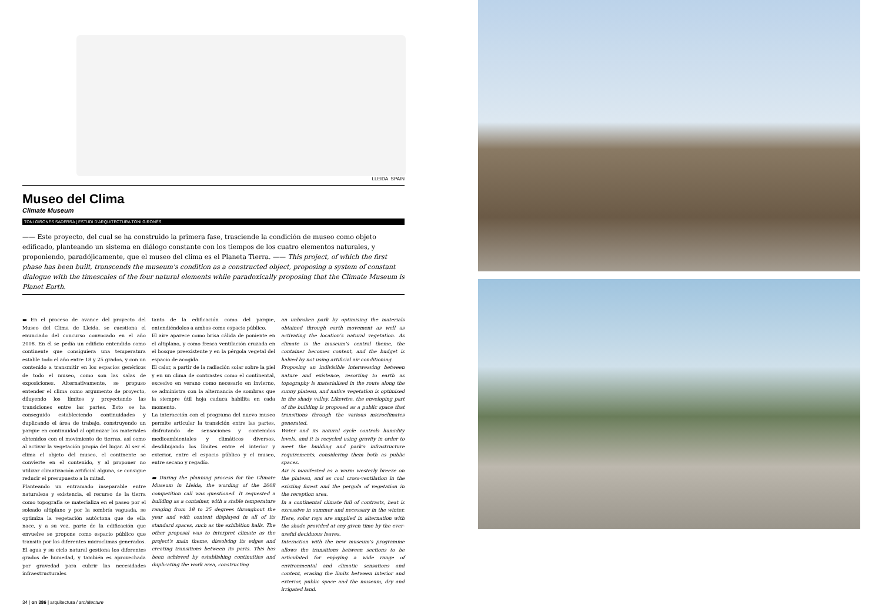LLEIDA. SPAIN
Museo del Clima
Climate Museum
TONI GIRONÈS SADERRA | ESTUDI D'ARQUITECTURA TONI GIRONÈS
—— Este proyecto, del cual se ha construido la primera fase, trasciende la condición de museo como objeto edificado, planteando un sistema en diálogo constante con los tiempos de los cuatro elementos naturales, y proponiendo, paradójicamente, que el museo del clima es el Planeta Tierra. —— This project, of which the first phase has been built, transcends the museum's condition as a constructed object, proposing a system of constant dialogue with the timescales of the four natural elements while paradoxically proposing that the Climate Museum is Planet Earth.
▬ En el proceso de avance del proyecto del Museo del Clima de Lleida, se cuestiona el enunciado del concurso convocado en el año 2008. En él se pedía un edificio entendido como continente que consiguiera una temperatura estable todo el año entre 18 y 25 grados, y con un contenido a transmitir en los espacios genéricos de todo el museo, como son las salas de exposiciones. Alternativamente, se propuso entender el clima como argumento de proyecto, diluyendo los límites y proyectando las transiciones entre las partes. Esto se ha conseguido estableciendo continuidades y duplicando el área de trabajo, construyendo un parque en continuidad al optimizar los materiales obtenidos con el movimiento de tierras, así como al activar la vegetación propia del lugar. Al ser el clima el objeto del museo, el continente se convierte en el contenido, y al proponer no utilizar climatización artificial alguna, se consigue reducir el presupuesto a la mitad.
Planteando un entramado inseparable entre naturaleza y existencia, el recurso de la tierra como topografía se materializa en el paseo por el soleado altiplano y por la sombría vaguada, se optimiza la vegetación autóctona que de ella nace, y a su vez, parte de la edificación que envuelve se propone como espacio público que transita por los diferentes microclimas generados. El agua y su ciclo natural gestiona los diferentes grados de humedad, y también es aprovechada por gravedad para cubrir las necesidades infraestructurales
tanto de la edificación como del parque, entendiéndolos a ambos como espacio público.
El aire aparece como brisa cálida de poniente en el altiplano, y como fresca ventilación cruzada en el bosque preexistente y en la pérgola vegetal del espacio de acogida.
El calor, a partir de la radiación solar sobre la piel y en un clima de contrastes como el continental, excesivo en verano como necesario en invierno, se administra con la alternancia de sombras que la siempre útil hoja caduca habilita en cada momento.
La interacción con el programa del nuevo museo permite articular la transición entre las partes, disfrutando de sensaciones y contenidos medioambientales y climáticos diversos, desdibujando los límites entre el interior y exterior, entre el espacio público y el museo, entre secano y regadío.
▬ During the planning process for the Climate Museum in Lleida, the wording of the 2008 competition call was questioned. It requested a building as a container, with a stable temperature ranging from 18 to 25 degrees throughout the year and with content displayed in all of its standard spaces, such as the exhibition halls. The other proposal was to interpret climate as the project's main theme, dissolving its edges and creating transitions between its parts. This has been achieved by establishing continuities and duplicating the work area, constructing
an unbroken park by optimising the materials obtained through earth movement as well as activating the location's natural vegetation. As climate is the museum's central theme, the container becomes content, and the budget is halved by not using artificial air conditioning.
Proposing an indivisible interweaving between nature and existence, resorting to earth as topography is materialised in the route along the sunny plateau, and native vegetation is optimised in the shady valley. Likewise, the enveloping part of the building is proposed as a public space that transitions through the various microclimates generated.
Water and its natural cycle controls humidity levels, and it is recycled using gravity in order to meet the building and park's infrastructure requirements, considering them both as public spaces.
Air is manifested as a warm westerly breeze on the plateau, and as cool cross-ventilation in the existing forest and the pergola of vegetation in the reception area.
In a continental climate full of contrasts, heat is excessive in summer and necessary in the winter. Here, solar rays are supplied in alternation with the shade provided at any given time by the ever-useful deciduous leaves.
Interaction with the new museum's programme allows the transitions between sections to be articulated for enjoying a wide range of environmental and climatic sensations and content, erasing the limits between interior and exterior, public space and the museum, dry and irrigated land.
34 | on 386 | arquitectura / architecture